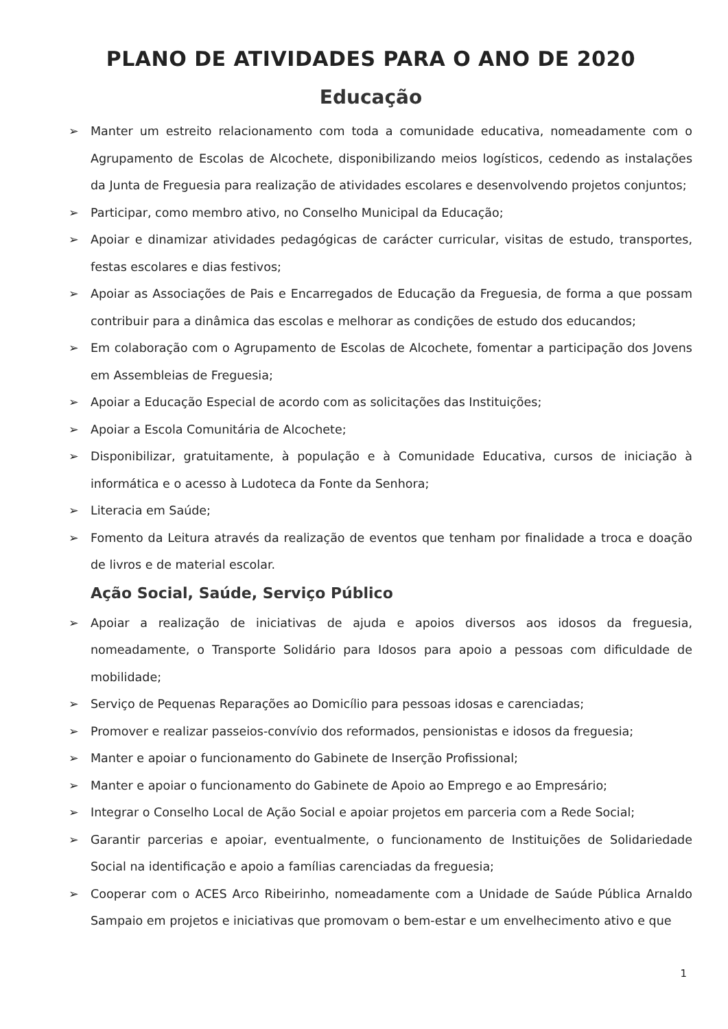PLANO DE ATIVIDADES PARA O ANO DE 2020
Educação
➢ Manter um estreito relacionamento com toda a comunidade educativa, nomeadamente com o Agrupamento de Escolas de Alcochete, disponibilizando meios logísticos, cedendo as instalações da Junta de Freguesia para realização de atividades escolares e desenvolvendo projetos conjuntos;
➢ Participar, como membro ativo, no Conselho Municipal da Educação;
➢ Apoiar e dinamizar atividades pedagógicas de carácter curricular, visitas de estudo, transportes, festas escolares e dias festivos;
➢ Apoiar as Associações de Pais e Encarregados de Educação da Freguesia, de forma a que possam contribuir para a dinâmica das escolas e melhorar as condições de estudo dos educandos;
➢ Em colaboração com o Agrupamento de Escolas de Alcochete, fomentar a participação dos Jovens em Assembleias de Freguesia;
➢ Apoiar a Educação Especial de acordo com as solicitações das Instituições;
➢ Apoiar a Escola Comunitária de Alcochete;
➢ Disponibilizar, gratuitamente, à população e à Comunidade Educativa, cursos de iniciação à informática e o acesso à Ludoteca da Fonte da Senhora;
➢ Literacia em Saúde;
➢ Fomento da Leitura através da realização de eventos que tenham por finalidade a troca e doação de livros e de material escolar.
Ação Social, Saúde, Serviço Público
➢ Apoiar a realização de iniciativas de ajuda e apoios diversos aos idosos da freguesia, nomeadamente, o Transporte Solidário para Idosos para apoio a pessoas com dificuldade de mobilidade;
➢ Serviço de Pequenas Reparações ao Domicílio para pessoas idosas e carenciadas;
➢ Promover e realizar passeios-convívio dos reformados, pensionistas e idosos da freguesia;
➢ Manter e apoiar o funcionamento do Gabinete de Inserção Profissional;
➢ Manter e apoiar o funcionamento do Gabinete de Apoio ao Emprego e ao Empresário;
➢ Integrar o Conselho Local de Ação Social e apoiar projetos em parceria com a Rede Social;
➢ Garantir parcerias e apoiar, eventualmente, o funcionamento de Instituições de Solidariedade Social na identificação e apoio a famílias carenciadas da freguesia;
➢ Cooperar com o ACES Arco Ribeirinho, nomeadamente com a Unidade de Saúde Pública Arnaldo Sampaio em projetos e iniciativas que promovam o bem-estar e um envelhecimento ativo e que
1